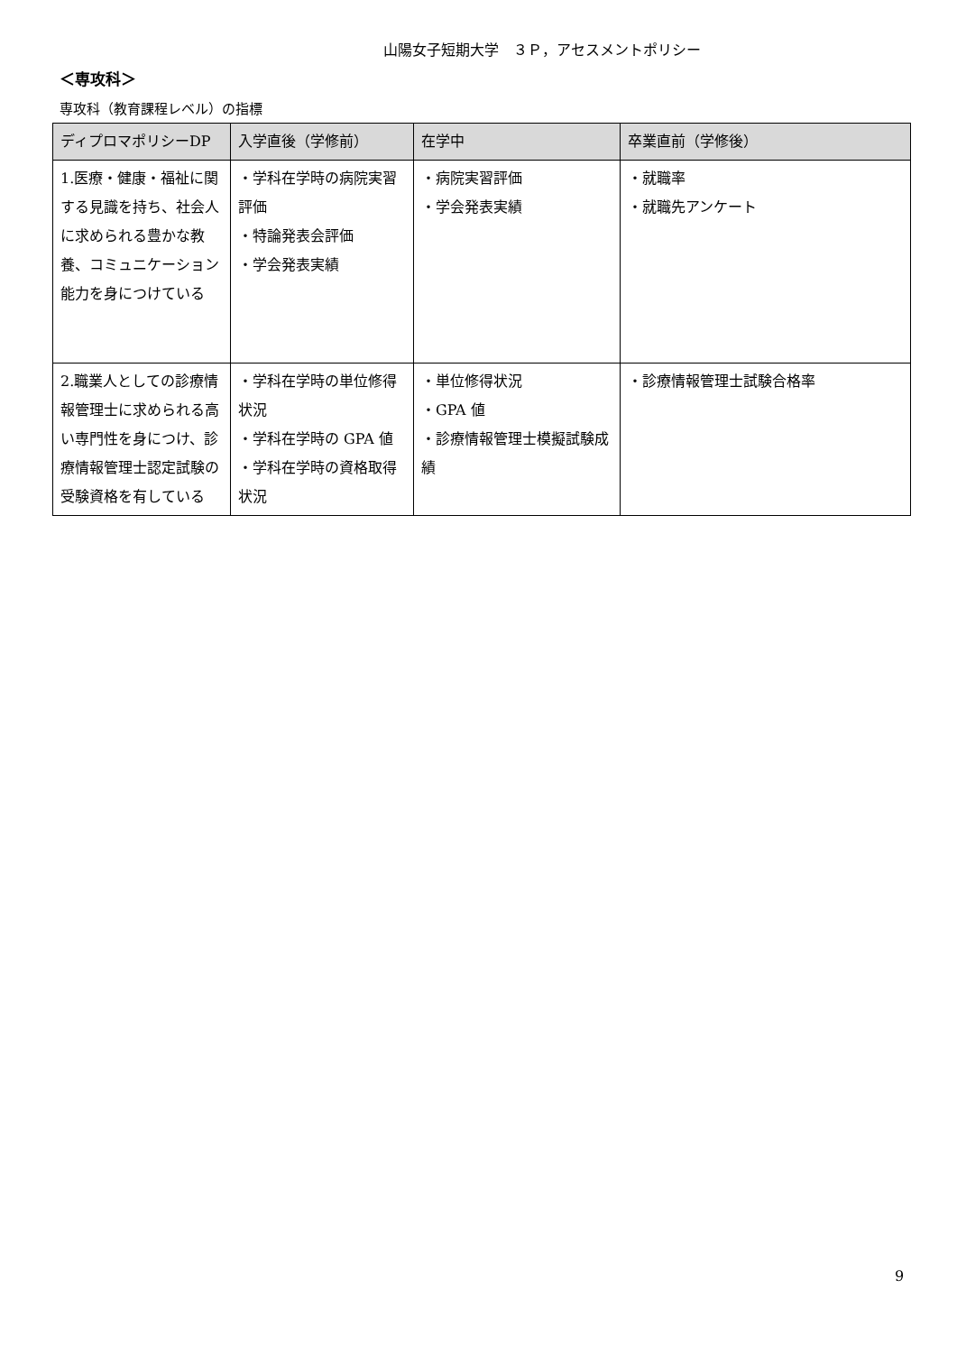山陽女子短期大学　３Ｐ，アセスメントポリシー
＜専攻科＞
専攻科（教育課程レベル）の指標
| ディプロマポリシーDP | 入学直後（学修前） | 在学中 | 卒業直前（学修後） |
| --- | --- | --- | --- |
| 1.医療・健康・福祉に関する見識を持ち、社会人に求められる豊かな教養、コミュニケーション能力を身につけている | ・学科在学時の病院実習評価 ・特論発表会評価 ・学会発表実績 | ・病院実習評価 ・学会発表実績 | ・就職率 ・就職先アンケート |
| 2.職業人としての診療情報管理士に求められる高い専門性を身につけ、診療情報管理士認定試験の受験資格を有している | ・学科在学時の単位修得状況 ・学科在学時の GPA 値 ・学科在学時の資格取得状況 | ・単位修得状況 ・GPA 値 ・診療情報管理士模擬試験成績 | ・診療情報管理士試験合格率 |
9